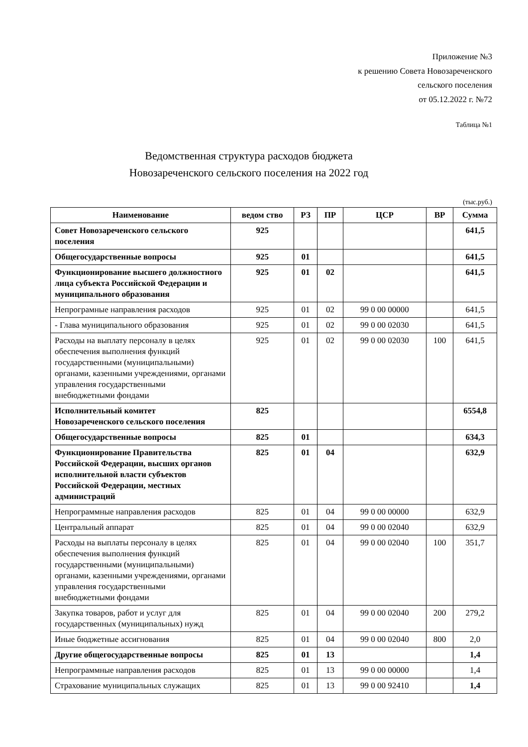Приложение №3
к решению Совета Новозареченского
сельского поселения
от 05.12.2022 г. №72
Таблица №1
Ведомственная структура расходов бюджета
Новозареченского сельского поселения на 2022 год
(тыс.руб.)
| Наименование | ведом ство | РЗ | ПР | ЦСР | ВР | Сумма |
| --- | --- | --- | --- | --- | --- | --- |
| Совет Новозареченского сельского поселения | 925 | | | | | 641,5 |
| Общегосударственные вопросы | 925 | 01 | | | | 641,5 |
| Функционирование высшего должностного лица субъекта Российской Федерации и муниципального образования | 925 | 01 | 02 | | | 641,5 |
| Непрограмные направления расходов | 925 | 01 | 02 | 99 0 00 00000 | | 641,5 |
| - Глава муниципального образования | 925 | 01 | 02 | 99 0 00 02030 | | 641,5 |
| Расходы на выплату персоналу в целях обеспечения выполнения функций государственными (муниципальными) органами, казенными учреждениями, органами управления государственными внебюджетными фондами | 925 | 01 | 02 | 99 0 00 02030 | 100 | 641,5 |
| Исполнительный комитет Новозареченского сельского поселения | 825 | | | | | 6554,8 |
| Общегосударственные вопросы | 825 | 01 | | | | 634,3 |
| Функционирование Правительства Российской Федерации, высших органов исполнительной власти субъектов Российской Федерации, местных администраций | 825 | 01 | 04 | | | 632,9 |
| Непрограммные направления расходов | 825 | 01 | 04 | 99 0 00 00000 | | 632,9 |
| Центральный аппарат | 825 | 01 | 04 | 99 0 00 02040 | | 632,9 |
| Расходы на выплаты персоналу в целях обеспечения выполнения функций государственными (муниципальными) органами, казенными учреждениями, органами управления государственными внебюджетными фондами | 825 | 01 | 04 | 99 0 00 02040 | 100 | 351,7 |
| Закупка товаров, работ и услуг для государственных (муниципальных) нужд | 825 | 01 | 04 | 99 0 00 02040 | 200 | 279,2 |
| Иные бюджетные ассигнования | 825 | 01 | 04 | 99 0 00 02040 | 800 | 2,0 |
| Другие общегосударственные вопросы | 825 | 01 | 13 | | | 1,4 |
| Непрограммные направления расходов | 825 | 01 | 13 | 99 0 00 00000 | | 1,4 |
| Страхование муниципальных служащих | 825 | 01 | 13 | 99 0 00 92410 | | 1,4 |